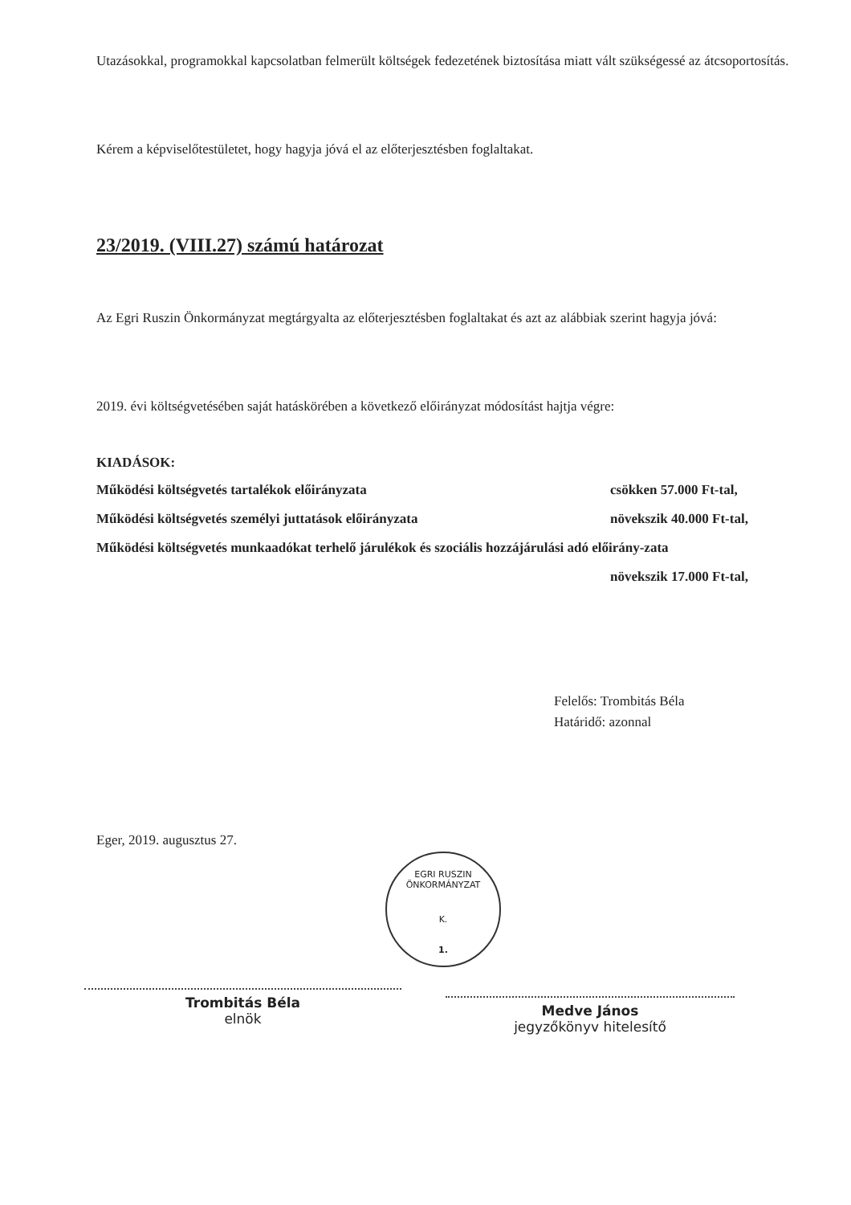Utazásokkal, programokkal kapcsolatban felmerült költségek fedezetének biztosítása miatt vált szükségessé az átcsoportosítás.
Kérem a képviselőtestületet, hogy hagyja jóvá el az előterjesztésben foglaltakat.
23/2019. (VIII.27) számú határozat
Az Egri Ruszin Önkormányzat megtárgyalta az előterjesztésben foglaltakat és azt az alábbiak szerint hagyja jóvá:
2019. évi költségvetésében saját hatáskörében a következő előirányzat módosítást hajtja végre:
KIADÁSOK:
Működési költségvetés tartalékok előirányzata csökken 57.000 Ft-tal,
Működési költségvetés személyi juttatások előirányzata növekszik 40.000 Ft-tal,
Működési költségvetés munkaadókat terhelő járulékok és szociális hozzájárulási adó előirány-zata
növekszik 17.000 Ft-tal,
Felelős: Trombitás Béla
Határidő: azonnal
Eger, 2019. augusztus 27.
EGRI RUSZIN ÖNKORMÁNYZAT
K.
1.
Trombitás Béla
elnök
Medve János
jegyzőkönyv hitelesítő